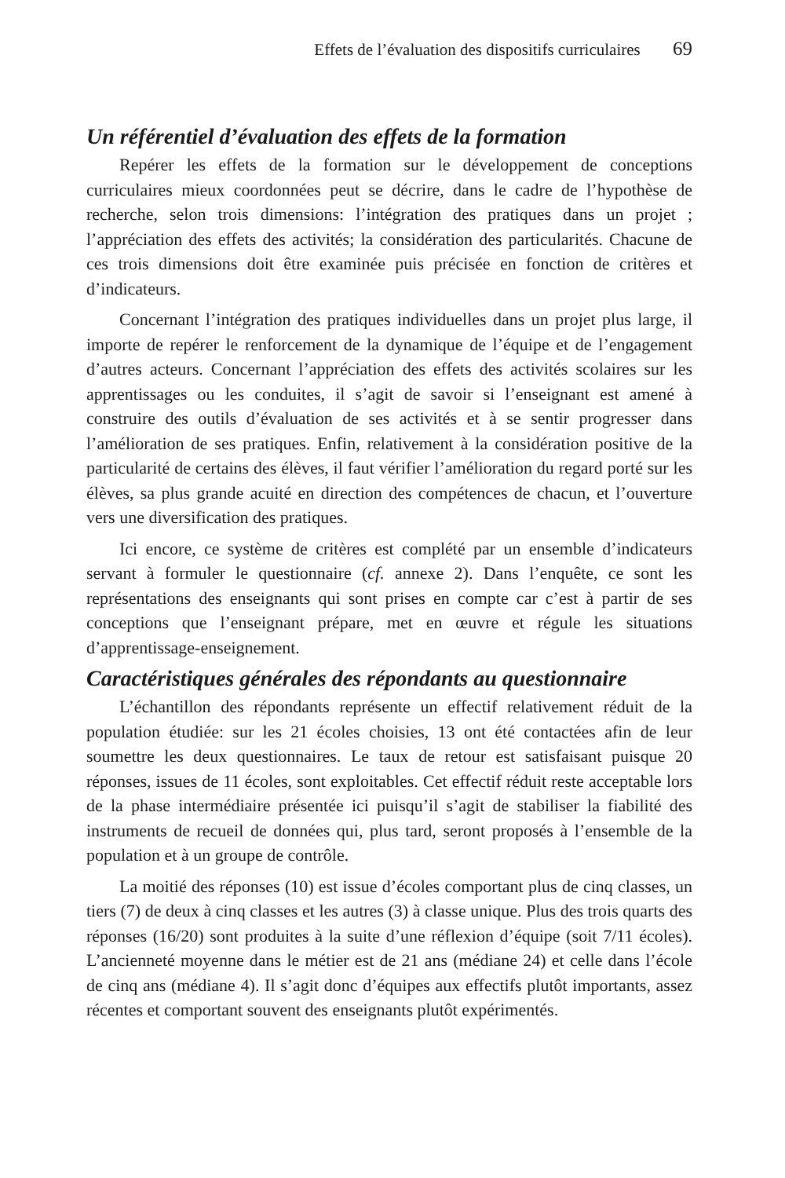Effets de l’évaluation des dispositifs curriculaires 69
Un référentiel d’évaluation des effets de la formation
Repérer les effets de la formation sur le développement de conceptions curriculaires mieux coordonnées peut se décrire, dans le cadre de l’hypothèse de recherche, selon trois dimensions: l’intégration des pratiques dans un projet ; l’appréciation des effets des activités; la considération des particularités. Chacune de ces trois dimensions doit être examinée puis précisée en fonction de critères et d’indicateurs.
Concernant l’intégration des pratiques individuelles dans un projet plus large, il importe de repérer le renforcement de la dynamique de l’équipe et de l’engagement d’autres acteurs. Concernant l’appréciation des effets des activités scolaires sur les apprentissages ou les conduites, il s’agit de savoir si l’enseignant est amené à construire des outils d’évaluation de ses activités et à se sentir progresser dans l’amélioration de ses pratiques. Enfin, relativement à la considération positive de la particularité de certains des élèves, il faut vérifier l’amélioration du regard porté sur les élèves, sa plus grande acuité en direction des compétences de chacun, et l’ouverture vers une diversification des pratiques.
Ici encore, ce système de critères est complété par un ensemble d’indicateurs servant à formuler le questionnaire (cf. annexe 2). Dans l’enquête, ce sont les représentations des enseignants qui sont prises en compte car c’est à partir de ses conceptions que l’enseignant prépare, met en œuvre et régule les situations d’apprentissage-enseignement.
Caractéristiques générales des répondants au questionnaire
L’échantillon des répondants représente un effectif relativement réduit de la population étudiée: sur les 21 écoles choisies, 13 ont été contactées afin de leur soumettre les deux questionnaires. Le taux de retour est satisfaisant puisque 20 réponses, issues de 11 écoles, sont exploitables. Cet effectif réduit reste acceptable lors de la phase intermédiaire présentée ici puisqu’il s’agit de stabiliser la fiabilité des instruments de recueil de données qui, plus tard, seront proposés à l’ensemble de la population et à un groupe de contrôle.
La moitié des réponses (10) est issue d’écoles comportant plus de cinq classes, un tiers (7) de deux à cinq classes et les autres (3) à classe unique. Plus des trois quarts des réponses (16/20) sont produites à la suite d’une réflexion d’équipe (soit 7/11 écoles). L’ancienneté moyenne dans le métier est de 21 ans (médiane 24) et celle dans l’école de cinq ans (médiane 4). Il s’agit donc d’équipes aux effectifs plutôt importants, assez récentes et comportant souvent des enseignants plutôt expérimentés.